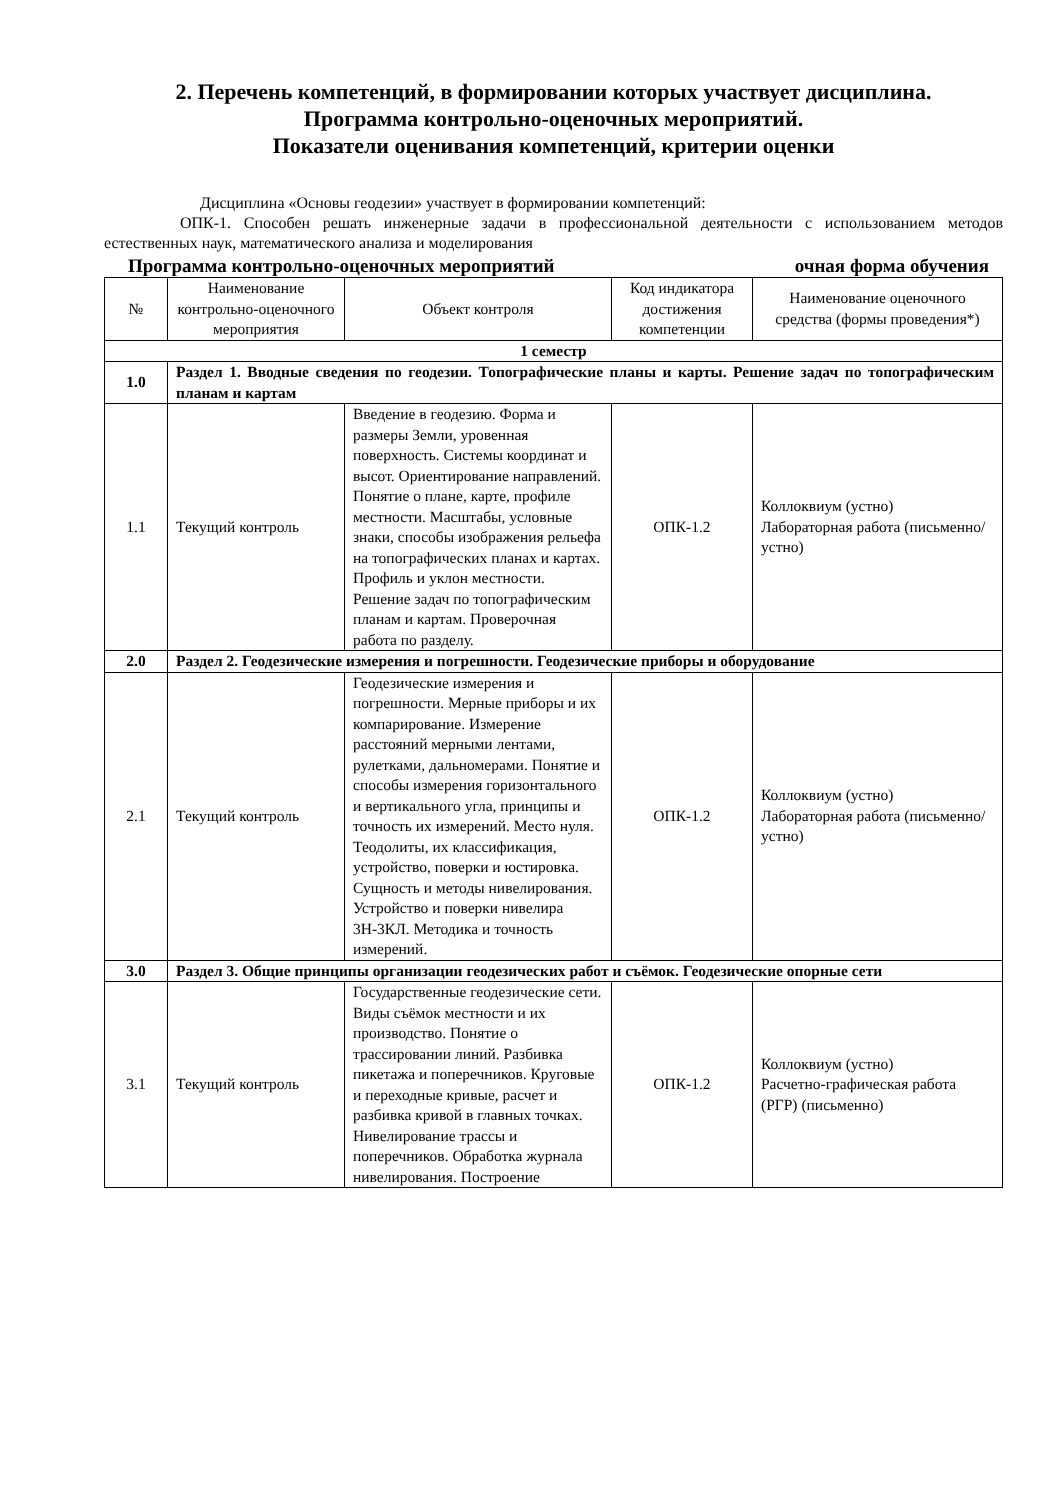2. Перечень компетенций, в формировании которых участвует дисциплина.
Программа контрольно-оценочных мероприятий.
Показатели оценивания компетенций, критерии оценки
Дисциплина «Основы геодезии» участвует в формировании компетенций:
ОПК-1. Способен решать инженерные задачи в профессиональной деятельности с использованием методов естественных наук, математического анализа и моделирования
Программа контрольно-оценочных мероприятий очная форма обучения
| № | Наименование контрольно-оценочного мероприятия | Объект контроля | Код индикатора достижения компетенции | Наименование оценочного средства (формы проведения*) |
| --- | --- | --- | --- | --- |
| 1 семестр | | | | |
| 1.0 | Раздел 1. Вводные сведения по геодезии. Топографические планы и карты. Решение задач по топографическим планам и картам | | | |
| 1.1 | Текущий контроль | Введение в геодезию. Форма и размеры Земли, уровенная поверхность. Системы координат и высот. Ориентирование направлений. Понятие о плане, карте, профиле местности. Масштабы, условные знаки, способы изображения рельефа на топографических планах и картах. Профиль и уклон местности. Решение задач по топографическим планам и картам. Проверочная работа по разделу. | ОПК-1.2 | Коллоквиум (устно) Лабораторная работа (письменно/устно) |
| 2.0 | Раздел 2. Геодезические измерения и погрешности. Геодезические приборы и оборудование | | | |
| 2.1 | Текущий контроль | Геодезические измерения и погрешности. Мерные приборы и их компарирование. Измерение расстояний мерными лентами, рулетками, дальномерами. Понятие и способы измерения горизонтального и вертикального угла, принципы и точность их измерений. Место нуля. Теодолиты, их классификация, устройство, поверки и юстировка. Сущность и методы нивелирования. Устройство и поверки нивелира 3Н-3КЛ. Методика и точность измерений. | ОПК-1.2 | Коллоквиум (устно) Лабораторная работа (письменно/устно) |
| 3.0 | Раздел 3. Общие принципы организации геодезических работ и съёмок. Геодезические опорные сети | | | |
| 3.1 | Текущий контроль | Государственные геодезические сети. Виды съёмок местности и их производство. Понятие о трассировании линий. Разбивка пикетажа и поперечников. Круговые и переходные кривые, расчет и разбивка кривой в главных точках. Нивелирование трассы и поперечников. Обработка журнала нивелирования. Построение | ОПК-1.2 | Коллоквиум (устно) Расчетно-графическая работа (РГР) (письменно) |